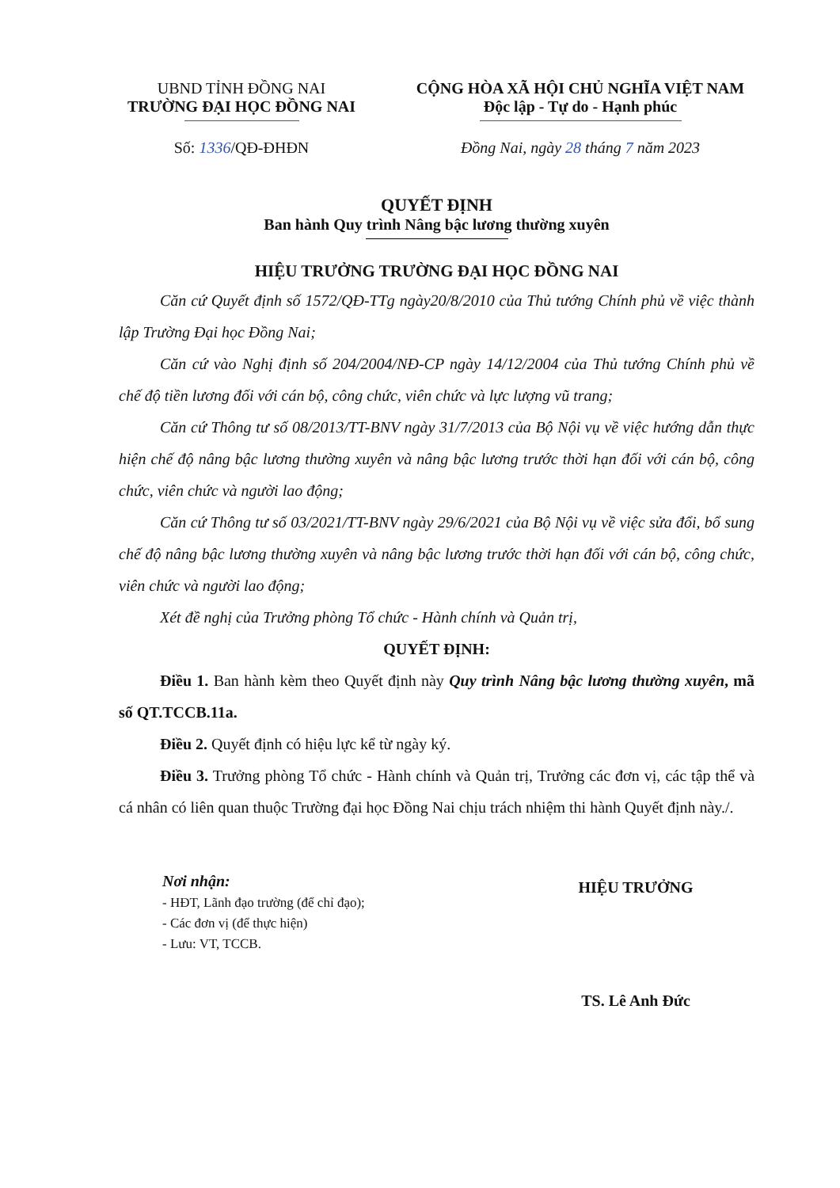UBND TỈNH ĐỒNG NAI
TRƯỜNG ĐẠI HỌC ĐỒNG NAI
Số: 1336/QĐ-ĐHĐN
CỘNG HÒA XÃ HỘI CHỦ NGHĨA VIỆT NAM
Độc lập - Tự do - Hạnh phúc
Đồng Nai, ngày 28 tháng 7 năm 2023
QUYẾT ĐỊNH
Ban hành Quy trình Nâng bậc lương thường xuyên
HIỆU TRƯỞNG TRƯỜNG ĐẠI HỌC ĐỒNG NAI
Căn cứ Quyết định số 1572/QĐ-TTg ngày20/8/2010 của Thủ tướng Chính phủ về việc thành lập Trường Đại học Đồng Nai;
Căn cứ vào Nghị định số 204/2004/NĐ-CP ngày 14/12/2004 của Thủ tướng Chính phủ về chế độ tiền lương đối với cán bộ, công chức, viên chức và lực lượng vũ trang;
Căn cứ Thông tư số 08/2013/TT-BNV ngày 31/7/2013 của Bộ Nội vụ về việc hướng dẫn thực hiện chế độ nâng bậc lương thường xuyên và nâng bậc lương trước thời hạn đối với cán bộ, công chức, viên chức và người lao động;
Căn cứ Thông tư số 03/2021/TT-BNV ngày 29/6/2021 của Bộ Nội vụ về việc sửa đổi, bổ sung chế độ nâng bậc lương thường xuyên và nâng bậc lương trước thời hạn đối với cán bộ, công chức, viên chức và người lao động;
Xét đề nghị của Trưởng phòng Tổ chức - Hành chính và Quản trị,
QUYẾT ĐỊNH:
Điều 1. Ban hành kèm theo Quyết định này Quy trình Nâng bậc lương thường xuyên, mã số QT.TCCB.11a.
Điều 2. Quyết định có hiệu lực kể từ ngày ký.
Điều 3. Trưởng phòng Tổ chức - Hành chính và Quản trị, Trưởng các đơn vị, các tập thể và cá nhân có liên quan thuộc Trường đại học Đồng Nai chịu trách nhiệm thi hành Quyết định này./.
Nơi nhận:
- HĐT, Lãnh đạo trường (để chỉ đạo);
- Các đơn vị (để thực hiện)
- Lưu: VT, TCCB.
HIỆU TRƯỞNG
TS. Lê Anh Đức